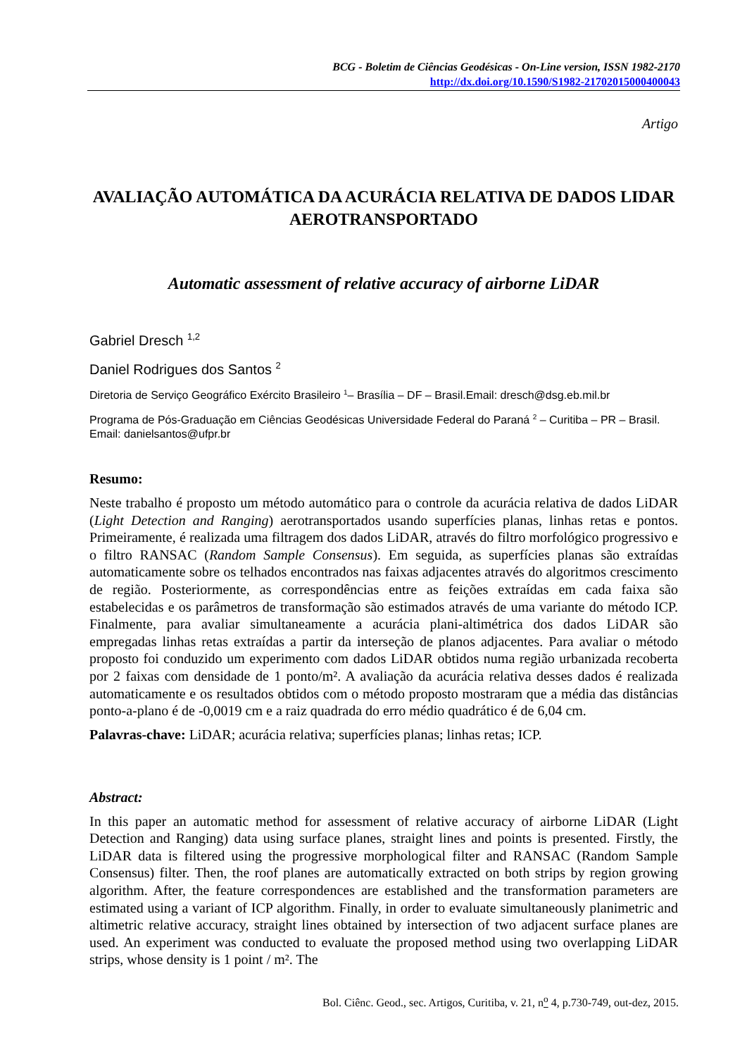BCG - Boletim de Ciências Geodésicas - On-Line version, ISSN 1982-2170
http://dx.doi.org/10.1590/S1982-21702015000400043
Artigo
AVALIAÇÃO AUTOMÁTICA DA ACURÁCIA RELATIVA DE DADOS LIDAR AEROTRANSPORTADO
Automatic assessment of relative accuracy of airborne LiDAR
Gabriel Dresch <sup>1,2</sup>
Daniel Rodrigues dos Santos <sup>2</sup>
Diretoria de Serviço Geográfico Exército Brasileiro <sup>1</sup>– Brasília – DF – Brasil.Email: dresch@dsg.eb.mil.br
Programa de Pós-Graduação em Ciências Geodésicas Universidade Federal do Paraná <sup>2</sup> – Curitiba – PR – Brasil. Email: danielsantos@ufpr.br
Resumo:
Neste trabalho é proposto um método automático para o controle da acurácia relativa de dados LiDAR (Light Detection and Ranging) aerotransportados usando superfícies planas, linhas retas e pontos. Primeiramente, é realizada uma filtragem dos dados LiDAR, através do filtro morfológico progressivo e o filtro RANSAC (Random Sample Consensus). Em seguida, as superfícies planas são extraídas automaticamente sobre os telhados encontrados nas faixas adjacentes através do algoritmos crescimento de região. Posteriormente, as correspondências entre as feições extraídas em cada faixa são estabelecidas e os parâmetros de transformação são estimados através de uma variante do método ICP. Finalmente, para avaliar simultaneamente a acurácia plani-altimétrica dos dados LiDAR são empregadas linhas retas extraídas a partir da interseção de planos adjacentes. Para avaliar o método proposto foi conduzido um experimento com dados LiDAR obtidos numa região urbanizada recoberta por 2 faixas com densidade de 1 ponto/m². A avaliação da acurácia relativa desses dados é realizada automaticamente e os resultados obtidos com o método proposto mostraram que a média das distâncias ponto-a-plano é de -0,0019 cm e a raiz quadrada do erro médio quadrático é de 6,04 cm.
Palavras-chave: LiDAR; acurácia relativa; superfícies planas; linhas retas; ICP.
Abstract:
In this paper an automatic method for assessment of relative accuracy of airborne LiDAR (Light Detection and Ranging) data using surface planes, straight lines and points is presented. Firstly, the LiDAR data is filtered using the progressive morphological filter and RANSAC (Random Sample Consensus) filter. Then, the roof planes are automatically extracted on both strips by region growing algorithm. After, the feature correspondences are established and the transformation parameters are estimated using a variant of ICP algorithm. Finally, in order to evaluate simultaneously planimetric and altimetric relative accuracy, straight lines obtained by intersection of two adjacent surface planes are used. An experiment was conducted to evaluate the proposed method using two overlapping LiDAR strips, whose density is 1 point / m². The
Bol. Ciênc. Geod., sec. Artigos, Curitiba, v. 21, n<sup>o</sup> 4, p.730-749, out-dez, 2015.